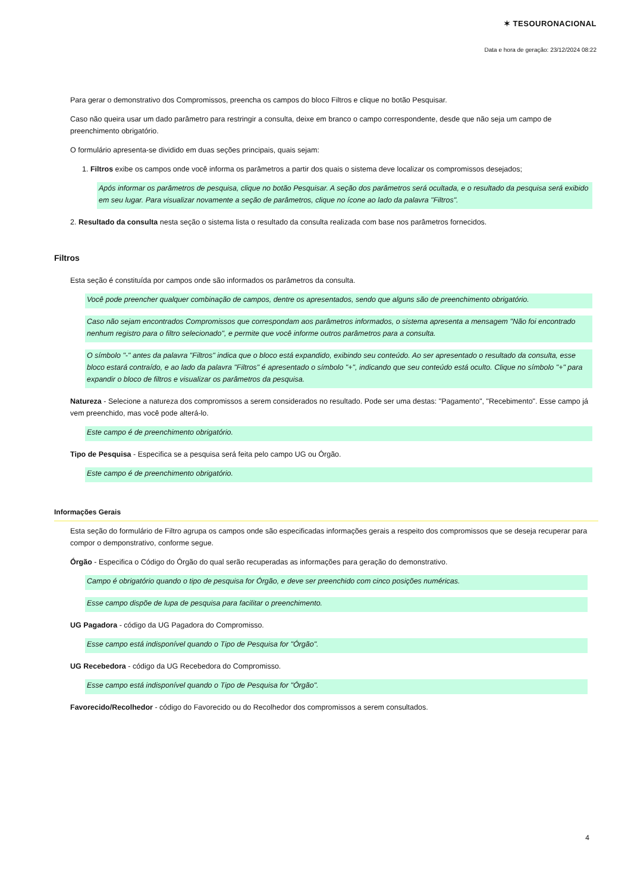✶ TESOURONACIONAL
Data e hora de geração: 23/12/2024 08:22
Para gerar o demonstrativo dos Compromissos, preencha os campos do bloco Filtros e clique no botão Pesquisar.
Caso não queira usar um dado parâmetro para restringir a consulta, deixe em branco o campo correspondente, desde que não seja um campo de preenchimento obrigatório.
O formulário apresenta-se dividido em duas seções principais, quais sejam:
1. Filtros exibe os campos onde você informa os parâmetros a partir dos quais o sistema deve localizar os compromissos desejados;
Após informar os parâmetros de pesquisa, clique no botão Pesquisar. A seção dos parâmetros será ocultada, e o resultado da pesquisa será exibido em seu lugar. Para visualizar novamente a seção de parâmetros, clique no ícone ao lado da palavra "Filtros".
2. Resultado da consulta nesta seção o sistema lista o resultado da consulta realizada com base nos parâmetros fornecidos.
Filtros
Esta seção é constituída por campos onde são informados os parâmetros da consulta.
Você pode preencher qualquer combinação de campos, dentre os apresentados, sendo que alguns são de preenchimento obrigatório.
Caso não sejam encontrados Compromissos que correspondam aos parâmetros informados, o sistema apresenta a mensagem "Não foi encontrado nenhum registro para o filtro selecionado", e permite que você informe outros parâmetros para a consulta.
O símbolo "-" antes da palavra "Filtros" indica que o bloco está expandido, exibindo seu conteúdo. Ao ser apresentado o resultado da consulta, esse bloco estará contraído, e ao lado da palavra "Filtros" é apresentado o símbolo "+", indicando que seu conteúdo está oculto. Clique no símbolo "+" para expandir o bloco de filtros e visualizar os parâmetros da pesquisa.
Natureza - Selecione a natureza dos compromissos a serem considerados no resultado. Pode ser uma destas: "Pagamento", "Recebimento". Esse campo já vem preenchido, mas você pode alterá-lo.
Este campo é de preenchimento obrigatório.
Tipo de Pesquisa - Especifica se a pesquisa será feita pelo campo UG ou Órgão.
Este campo é de preenchimento obrigatório.
Informações Gerais
Esta seção do formulário de Filtro agrupa os campos onde são especificadas informações gerais a respeito dos compromissos que se deseja recuperar para compor o demponstrativo, conforme segue.
Órgão - Especifica o Código do Órgão do qual serão recuperadas as informações para geração do demonstrativo.
Campo é obrigatório quando o tipo de pesquisa for Órgão, e deve ser preenchido com cinco posições numéricas.
Esse campo dispõe de lupa de pesquisa para facilitar o preenchimento.
UG Pagadora - código da UG Pagadora do Compromisso.
Esse campo está indisponível quando o Tipo de Pesquisa for "Órgão".
UG Recebedora - código da UG Recebedora do Compromisso.
Esse campo está indisponível quando o Tipo de Pesquisa for "Órgão".
Favorecido/Recolhedor - código do Favorecido ou do Recolhedor dos compromissos a serem consultados.
4